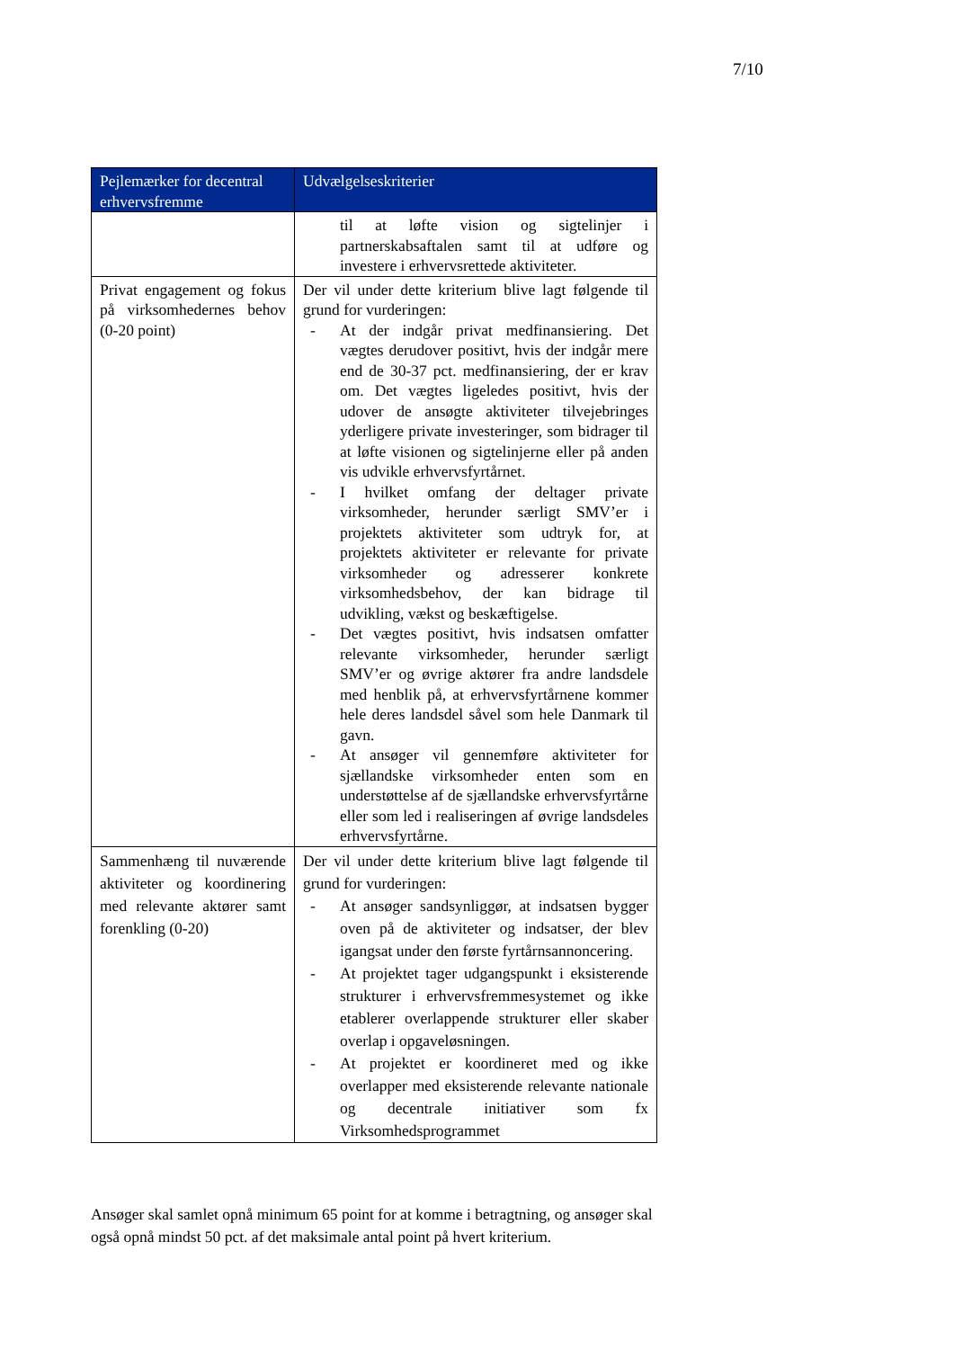7/10
| Pejlemærker for decentral erhvervsfremme | Udvælgelseskriterier |
| --- | --- |
| | til at løfte vision og sigtelinjer i partnerskabsaftalen samt til at udføre og investere i erhvervsrettede aktiviteter. |
| Privat engagement og fokus på virksomhedernes behov (0-20 point) | Der vil under dette kriterium blive lagt følgende til grund for vurderingen: - At der indgår privat medfinansiering. Det vægtes derudover positivt, hvis der indgår mere end de 30-37 pct. medfinansiering, der er krav om. Det vægtes ligeledes positivt, hvis der udover de ansøgte aktiviteter tilvejebringes yderligere private investeringer, som bidrager til at løfte visionen og sigtelinjerne eller på anden vis udvikle erhvervsfyrtårnet. - I hvilket omfang der deltager private virksomheder, herunder særligt SMV’er i projektets aktiviteter som udtryk for, at projektets aktiviteter er relevante for private virksomheder og adresserer konkrete virksomhedsbehov, der kan bidrage til udvikling, vækst og beskæftigelse. - Det vægtes positivt, hvis indsatsen omfatter relevante virksomheder, herunder særligt SMV’er og øvrige aktører fra andre landsdele med henblik på, at erhvervsfyrtårnene kommer hele deres landsdel såvel som hele Danmark til gavn. - At ansøger vil gennemføre aktiviteter for sjællandske virksomheder enten som en understøttelse af de sjællandske erhvervsfyrtårne eller som led i realiseringen af øvrige landsdeles erhvervsfyrtårne. |
| Sammenhæng til nuværende aktiviteter og koordinering med relevante aktører samt forenkling (0-20) | Der vil under dette kriterium blive lagt følgende til grund for vurderingen: - At ansøger sandsynliggør, at indsatsen bygger oven på de aktiviteter og indsatser, der blev igangsat under den første fyrtårnsannoncering. - At projektet tager udgangspunkt i eksisterende strukturer i erhvervsfremmesystemet og ikke etablerer overlappende strukturer eller skaber overlap i opgaveløsningen. - At projektet er koordineret med og ikke overlapper med eksisterende relevante nationale og decentrale initiativer som fx Virksomhedsprogrammet |
Ansøger skal samlet opnå minimum 65 point for at komme i betragtning, og ansøger skal også opnå mindst 50 pct. af det maksimale antal point på hvert kriterium.